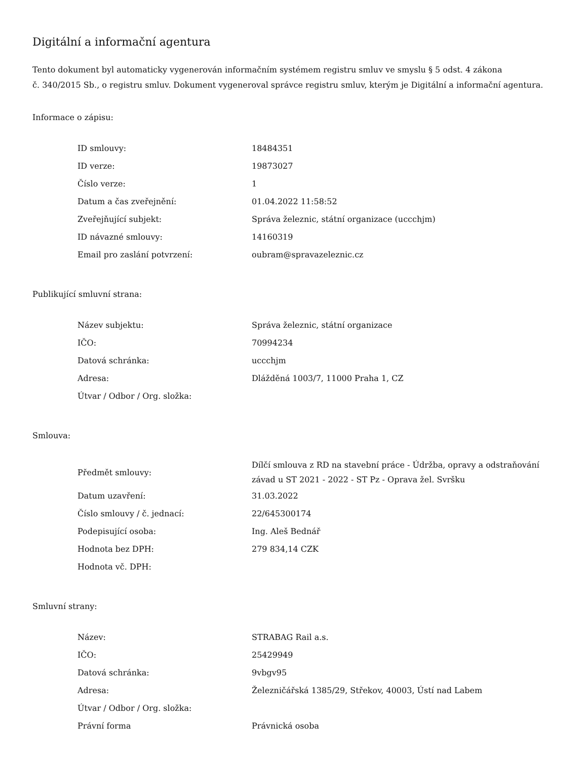Digitální a informační agentura
Tento dokument byl automaticky vygenerován informačním systémem registru smluv ve smyslu § 5 odst. 4 zákona
č. 340/2015 Sb., o registru smluv. Dokument vygeneroval správce registru smluv, kterým je Digitální a informační agentura.
Informace o zápisu:
| ID smlouvy: | 18484351 |
| ID verze: | 19873027 |
| Číslo verze: | 1 |
| Datum a čas zveřejnění: | 01.04.2022 11:58:52 |
| Zveřejňující subjekt: | Správa železnic, státní organizace (uccchjm) |
| ID návazné smlouvy: | 14160319 |
| Email pro zaslání potvrzení: | oubram@spravazeleznic.cz |
Publikující smluvní strana:
| Název subjektu: | Správa železnic, státní organizace |
| IČO: | 70994234 |
| Datová schránka: | uccchjm |
| Adresa: | Dlážděná 1003/7, 11000 Praha 1, CZ |
| Útvar / Odbor / Org. složka: | |
Smlouva:
| Předmět smlouvy: | Dílčí smlouva z RD na stavební práce - Údržba, opravy a odstraňování závad u ST 2021 - 2022 - ST Pz - Oprava žel. Svršku |
| Datum uzavření: | 31.03.2022 |
| Číslo smlouvy / č. jednací: | 22/645300174 |
| Podepisující osoba: | Ing. Aleš Bednář |
| Hodnota bez DPH: | 279 834,14 CZK |
| Hodnota vč. DPH: | |
Smluvní strany:
| Název: | STRABAG Rail a.s. |
| IČO: | 25429949 |
| Datová schránka: | 9vbgv95 |
| Adresa: | Železničářská 1385/29, Střekov, 40003, Ústí nad Labem |
| Útvar / Odbor / Org. složka: | |
| Právní forma | Právnická osoba |